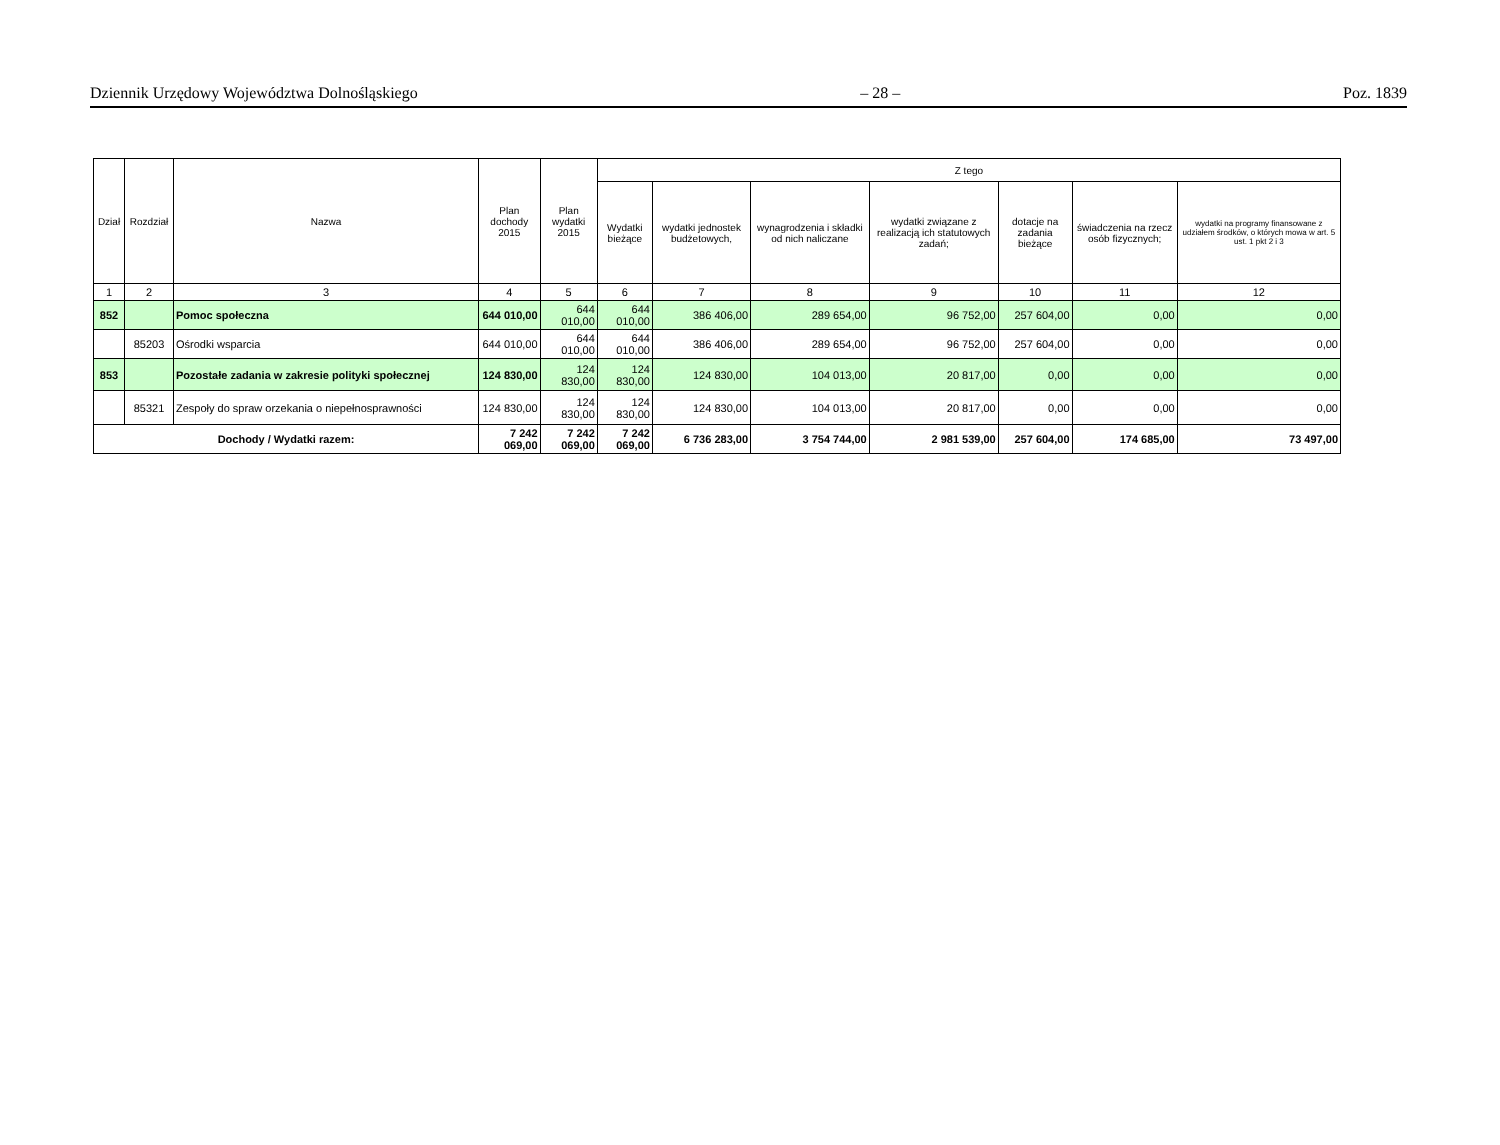Dziennik Urzędowy Województwa Dolnośląskiego – 28 – Poz. 1839
| Dział | Rozdział | Nazwa | Plan dochody 2015 | Plan wydatki 2015 | Z tego | | | | | | |
| --- | --- | --- | --- | --- | --- | --- | --- | --- | --- | --- | --- |
| | | | | | Wydatki bieżące | wydatki jednostek budżetowych, | wynagrodzenia i składki od nich naliczane | wydatki związane z realizacją ich statutowych zadań; | dotacje na zadania bieżące | świadczenia na rzecz osób fizycznych; | wydatki na programy finansowane z udziałem środków, o których mowa w art. 5 ust. 1 pkt 2 i 3 |
| 1 | 2 | 3 | 4 | 5 | 6 | 7 | 8 | 9 | 10 | 11 | 12 |
| 852 | | Pomoc społeczna | 644 010,00 | 644 010,00 | 644 010,00 | 386 406,00 | 289 654,00 | 96 752,00 | 257 604,00 | 0,00 | 0,00 |
| | 85203 | Ośrodki wsparcia | 644 010,00 | 644 010,00 | 644 010,00 | 386 406,00 | 289 654,00 | 96 752,00 | 257 604,00 | 0,00 | 0,00 |
| 853 | | Pozostałe zadania w zakresie polityki społecznej | 124 830,00 | 124 830,00 | 124 830,00 | 124 830,00 | 104 013,00 | 20 817,00 | 0,00 | 0,00 | 0,00 |
| | 85321 | Zespoły do spraw orzekania o niepełnosprawności | 124 830,00 | 124 830,00 | 124 830,00 | 124 830,00 | 104 013,00 | 20 817,00 | 0,00 | 0,00 | 0,00 |
| Dochody / Wydatki razem: | | | 7 242 069,00 | 7 242 069,00 | 7 242 069,00 | 6 736 283,00 | 3 754 744,00 | 2 981 539,00 | 257 604,00 | 174 685,00 | 73 497,00 |